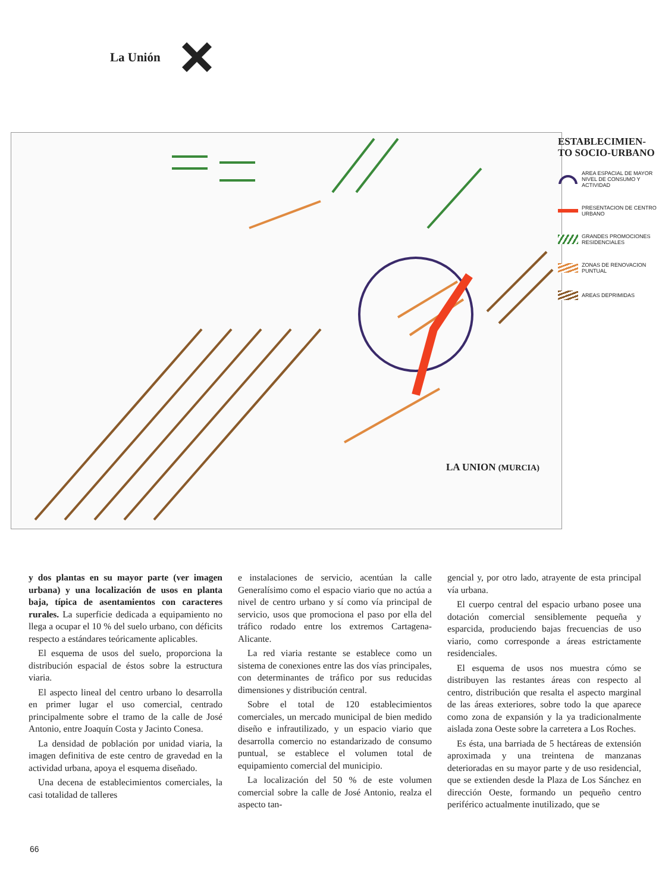La Unión
LA UNION (MURCIA)
ESTABLECIMIEN-
TO SOCIO-URBANO
AREA ESPACIAL DE MAYOR NIVEL DE CONSUMO Y ACTIVIDAD
PRESENTACION DE CENTRO URBANO
GRANDES PROMOCIONES RESIDENCIALES
ZONAS DE RENOVACION PUNTUAL
AREAS DEPRIMIDAS
y dos plantas en su mayor parte (ver imagen urbana) y una localización de usos en planta baja, típica de asentamientos con caracteres rurales. La superficie dedicada a equipamiento no llega a ocupar el 10 % del suelo urbano, con déficits respecto a estándares teóricamente aplicables.
El esquema de usos del suelo, proporciona la distribución espacial de éstos sobre la estructura viaria.
El aspecto lineal del centro urbano lo desarrolla en primer lugar el uso comercial, centrado principalmente sobre el tramo de la calle de José Antonio, entre Joaquín Costa y Jacinto Conesa.
La densidad de población por unidad viaria, la imagen definitiva de este centro de gravedad en la actividad urbana, apoya el esquema diseñado.
Una decena de establecimientos comerciales, la casi totalidad de talleres
e instalaciones de servicio, acentúan la calle Generalísimo como el espacio viario que no actúa a nivel de centro urbano y sí como vía principal de servicio, usos que promociona el paso por ella del tráfico rodado entre los extremos Cartagena-Alicante.
La red viaria restante se establece como un sistema de conexiones entre las dos vías principales, con determinantes de tráfico por sus reducidas dimensiones y distribución central.
Sobre el total de 120 establecimientos comerciales, un mercado municipal de bien medido diseño e infrautilizado, y un espacio viario que desarrolla comercio no estandarizado de consumo puntual, se establece el volumen total de equipamiento comercial del municipio.
La localización del 50 % de este volumen comercial sobre la calle de José Antonio, realza el aspecto tan-
gencial y, por otro lado, atrayente de esta principal vía urbana.
El cuerpo central del espacio urbano posee una dotación comercial sensiblemente pequeña y esparcida, produciendo bajas frecuencias de uso viario, como corresponde a áreas estrictamente residenciales.
El esquema de usos nos muestra cómo se distribuyen las restantes áreas con respecto al centro, distribución que resalta el aspecto marginal de las áreas exteriores, sobre todo la que aparece como zona de expansión y la ya tradicionalmente aislada zona Oeste sobre la carretera a Los Roches.
Es ésta, una barriada de 5 hectáreas de extensión aproximada y una treintena de manzanas deterioradas en su mayor parte y de uso residencial, que se extienden desde la Plaza de Los Sánchez en dirección Oeste, formando un pequeño centro periférico actualmente inutilizado, que se
66